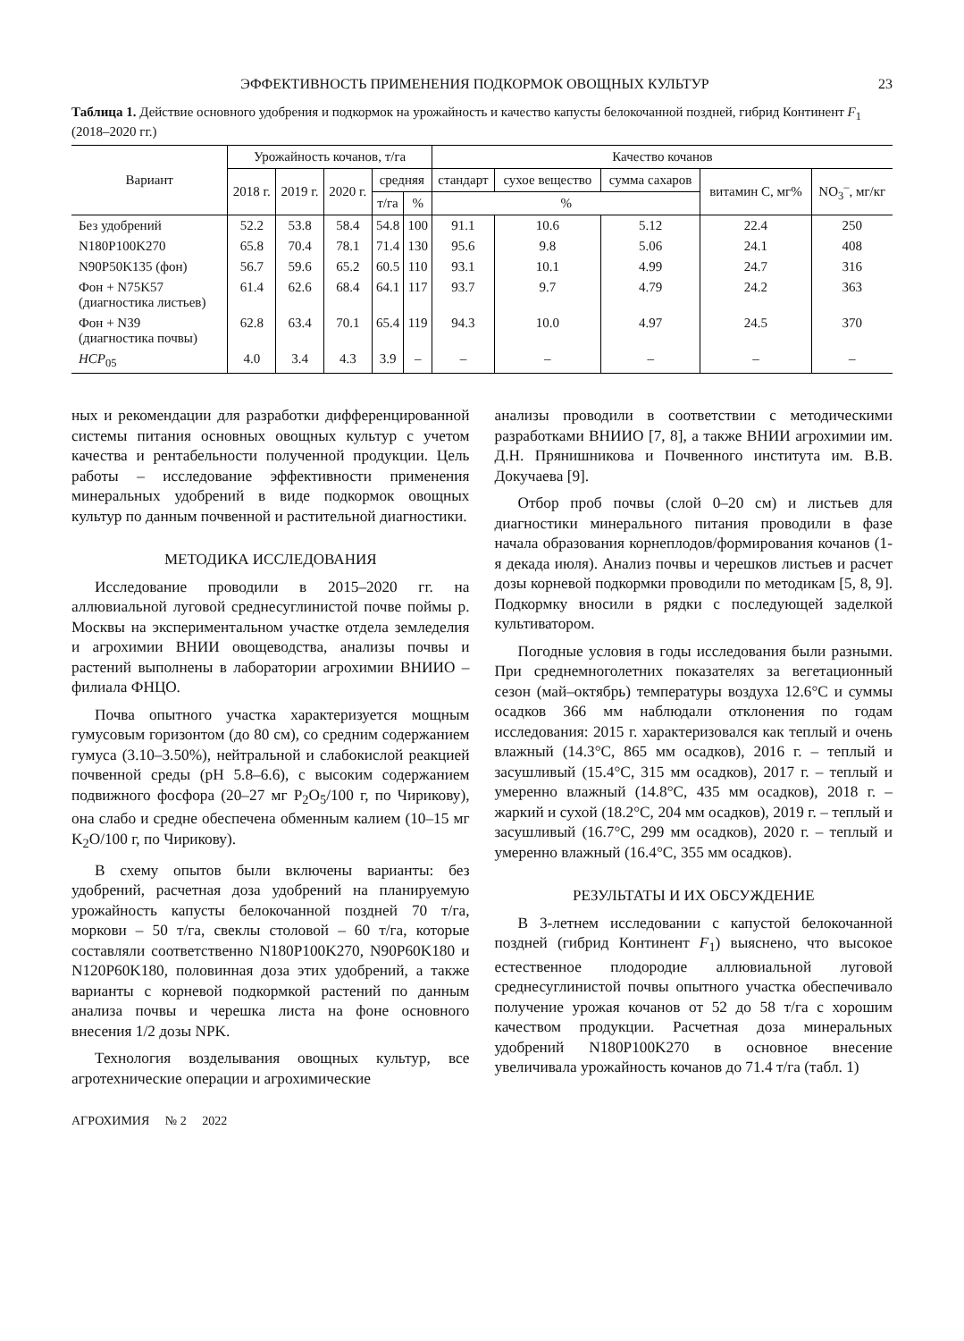ЭФФЕКТИВНОСТЬ ПРИМЕНЕНИЯ ПОДКОРМОК ОВОЩНЫХ КУЛЬТУР 23
Таблица 1. Действие основного удобрения и подкормок на урожайность и качество капусты белокочанной поздней, гибрид Континент F<sub>1</sub> (2018–2020 гг.)
| Вариант | Урожайность кочанов, т/га | | | | | Качество кочанов | | | | |
| --- | --- | --- | --- | --- | --- | --- | --- | --- | --- | --- |
| | 2018 г. | 2019 г. | 2020 г. | средняя | | стандарт | сухое вещество | сумма сахаров | витамин С, мг% | NO<sub>3</sub><sup>–</sup>, мг/кг |
| | | | | т/га | % | % | | | | |
| Без удобрений | 52.2 | 53.8 | 58.4 | 54.8 | 100 | 91.1 | 10.6 | 5.12 | 22.4 | 250 |
| N180P100K270 | 65.8 | 70.4 | 78.1 | 71.4 | 130 | 95.6 | 9.8 | 5.06 | 24.1 | 408 |
| N90P50K135 (фон) | 56.7 | 59.6 | 65.2 | 60.5 | 110 | 93.1 | 10.1 | 4.99 | 24.7 | 316 |
| Фон + N75K57 (диагностика листьев) | 61.4 | 62.6 | 68.4 | 64.1 | 117 | 93.7 | 9.7 | 4.79 | 24.2 | 363 |
| Фон + N39 (диагностика почвы) | 62.8 | 63.4 | 70.1 | 65.4 | 119 | 94.3 | 10.0 | 4.97 | 24.5 | 370 |
| НСР<sub>05</sub> | 4.0 | 3.4 | 4.3 | 3.9 | – | – | – | – | – | – |
ных и рекомендации для разработки дифференцированной системы питания основных овощных культур с учетом качества и рентабельности полученной продукции. Цель работы – исследование эффективности применения минеральных удобрений в виде подкормок овощных культур по данным почвенной и растительной диагностики.
МЕТОДИКА ИССЛЕДОВАНИЯ
Исследование проводили в 2015–2020 гг. на аллювиальной луговой среднесуглинистой почве поймы р. Москвы на экспериментальном участке отдела земледелия и агрохимии ВНИИ овощеводства, анализы почвы и растений выполнены в лаборатории агрохимии ВНИИО – филиала ФНЦО.
Почва опытного участка характеризуется мощным гумусовым горизонтом (до 80 см), со средним содержанием гумуса (3.10–3.50%), нейтральной и слабокислой реакцией почвенной среды (pH 5.8–6.6), с высоким содержанием подвижного фосфора (20–27 мг P<sub>2</sub>O<sub>5</sub>/100 г, по Чирикову), она слабо и средне обеспечена обменным калием (10–15 мг K<sub>2</sub>O/100 г, по Чирикову).
В схему опытов были включены варианты: без удобрений, расчетная доза удобрений на планируемую урожайность капусты белокочанной поздней 70 т/га, моркови – 50 т/га, свеклы столовой – 60 т/га, которые составляли соответственно N180P100K270, N90P60K180 и N120P60K180, половинная доза этих удобрений, а также варианты с корневой подкормкой растений по данным анализа почвы и черешка листа на фоне основного внесения 1/2 дозы NPK.
Технология возделывания овощных культур, все агротехнические операции и агрохимические
анализы проводили в соответствии с методическими разработками ВНИИО [7, 8], а также ВНИИ агрохимии им. Д.Н. Прянишникова и Почвенного института им. В.В. Докучаева [9].
Отбор проб почвы (слой 0–20 см) и листьев для диагностики минерального питания проводили в фазе начала образования корнеплодов/формирования кочанов (1-я декада июля). Анализ почвы и черешков листьев и расчет дозы корневой подкормки проводили по методикам [5, 8, 9]. Подкормку вносили в рядки с последующей заделкой культиватором.
Погодные условия в годы исследования были разными. При среднемноголетних показателях за вегетационный сезон (май–октябрь) температуры воздуха 12.6°С и суммы осадков 366 мм наблюдали отклонения по годам исследования: 2015 г. характеризовался как теплый и очень влажный (14.3°С, 865 мм осадков), 2016 г. – теплый и засушливый (15.4°С, 315 мм осадков), 2017 г. – теплый и умеренно влажный (14.8°С, 435 мм осадков), 2018 г. – жаркий и сухой (18.2°С, 204 мм осадков), 2019 г. – теплый и засушливый (16.7°С, 299 мм осадков), 2020 г. – теплый и умеренно влажный (16.4°С, 355 мм осадков).
РЕЗУЛЬТАТЫ И ИХ ОБСУЖДЕНИЕ
В 3-летнем исследовании с капустой белокочанной поздней (гибрид Континент F<sub>1</sub>) выяснено, что высокое естественное плодородие аллювиальной луговой среднесуглинистой почвы опытного участка обеспечивало получение урожая кочанов от 52 до 58 т/га с хорошим качеством продукции. Расчетная доза минеральных удобрений N180P100K270 в основное внесение увеличивала урожайность кочанов до 71.4 т/га (табл. 1)
АГРОХИМИЯ № 2 2022